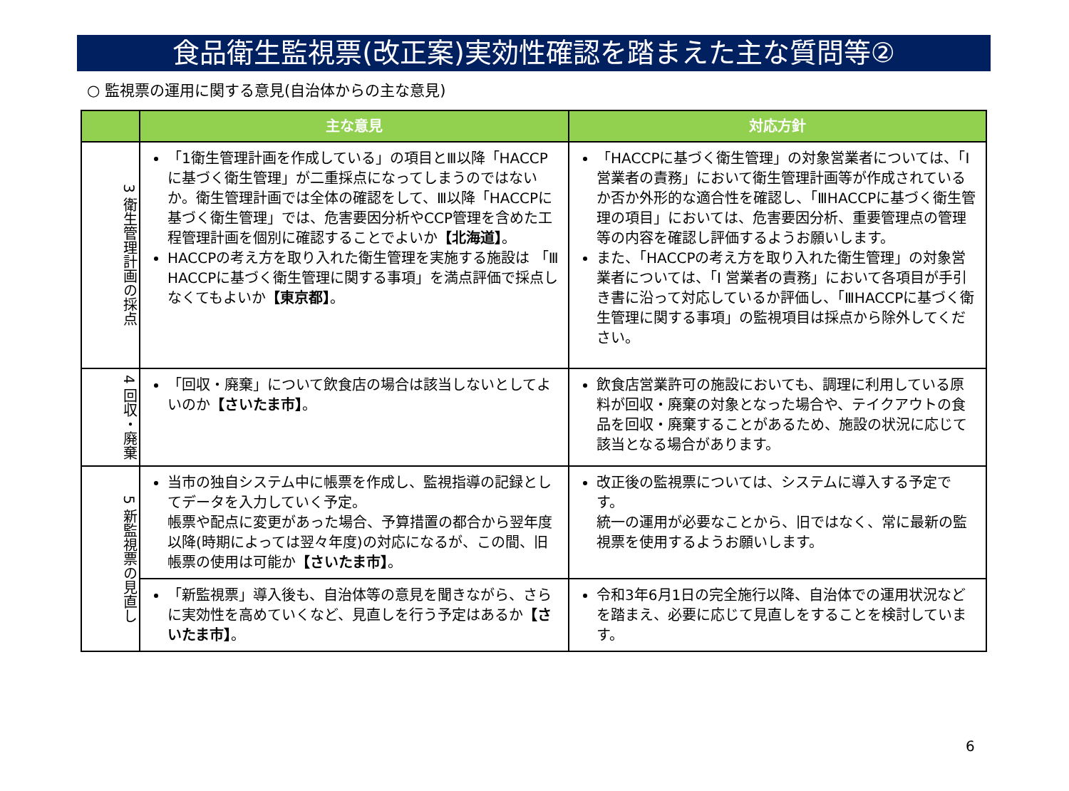食品衛生監視票(改正案)実効性確認を踏まえた主な質問等②
○ 監視票の運用に関する意見(自治体からの主な意見)
| | 主な意見 | 対応方針 |
| --- | --- | --- |
| 3 衛生管理計画の採点 | 「1衛生管理計画を作成している」の項目とⅢ以降「HACCPに基づく衛生管理」が二重採点になってしまうのではないか。衛生管理計画では全体の確認をして、Ⅲ以降「HACCPに基づく衛生管理」では、危害要因分析やCCP管理を含めた工程管理計画を個別に確認することでよいか 【北海道】 。 HACCPの考え方を取り入れた衛生管理を実施する施設は 「Ⅲ HACCPに基づく衛生管理に関する事項」を満点評価で採点しなくてもよいか 【東京都】 。 | 「HACCPに基づく衛生管理」の対象営業者については、「Ⅰ 営業者の責務」において衛生管理計画等が作成されているか否か外形的な適合性を確認し、「ⅢHACCPに基づく衛生管理の項目」においては、危害要因分析、重要管理点の管理等の内容を確認し評価するようお願いします。 また、「HACCPの考え方を取り入れた衛生管理」の対象営業者については、「Ⅰ 営業者の責務」において各項目が手引き書に沿って対応しているか評価し、「ⅢHACCPに基づく衛生管理に関する事項」の監視項目は採点から除外してください。 |
| 4 回収・廃棄 | 「回収・廃棄」について飲食店の場合は該当しないとしてよいのか 【さいたま市】 。 | 飲食店営業許可の施設においても、調理に利用している原料が回収・廃棄の対象となった場合や、テイクアウトの食品を回収・廃棄することがあるため、施設の状況に応じて該当となる場合があります。 |
| 5 新監視票の見直し | 当市の独自システム中に帳票を作成し、監視指導の記録としてデータを入力していく予定。 帳票や配点に変更があった場合、予算措置の都合から翌年度以降(時期によっては翌々年度)の対応になるが、この間、旧帳票の使用は可能か 【さいたま市】 。 | 改正後の監視票については、システムに導入する予定です。 統一の運用が必要なことから、旧ではなく、常に最新の監視票を使用するようお願いします。 |
| | 「新監視票」導入後も、自治体等の意見を聞きながら、さらに実効性を高めていくなど、見直しを行う予定はあるか 【さいたま市】 。 | 令和3年6月1日の完全施行以降、自治体での運用状況などを踏まえ、必要に応じて見直しをすることを検討しています。 |
6